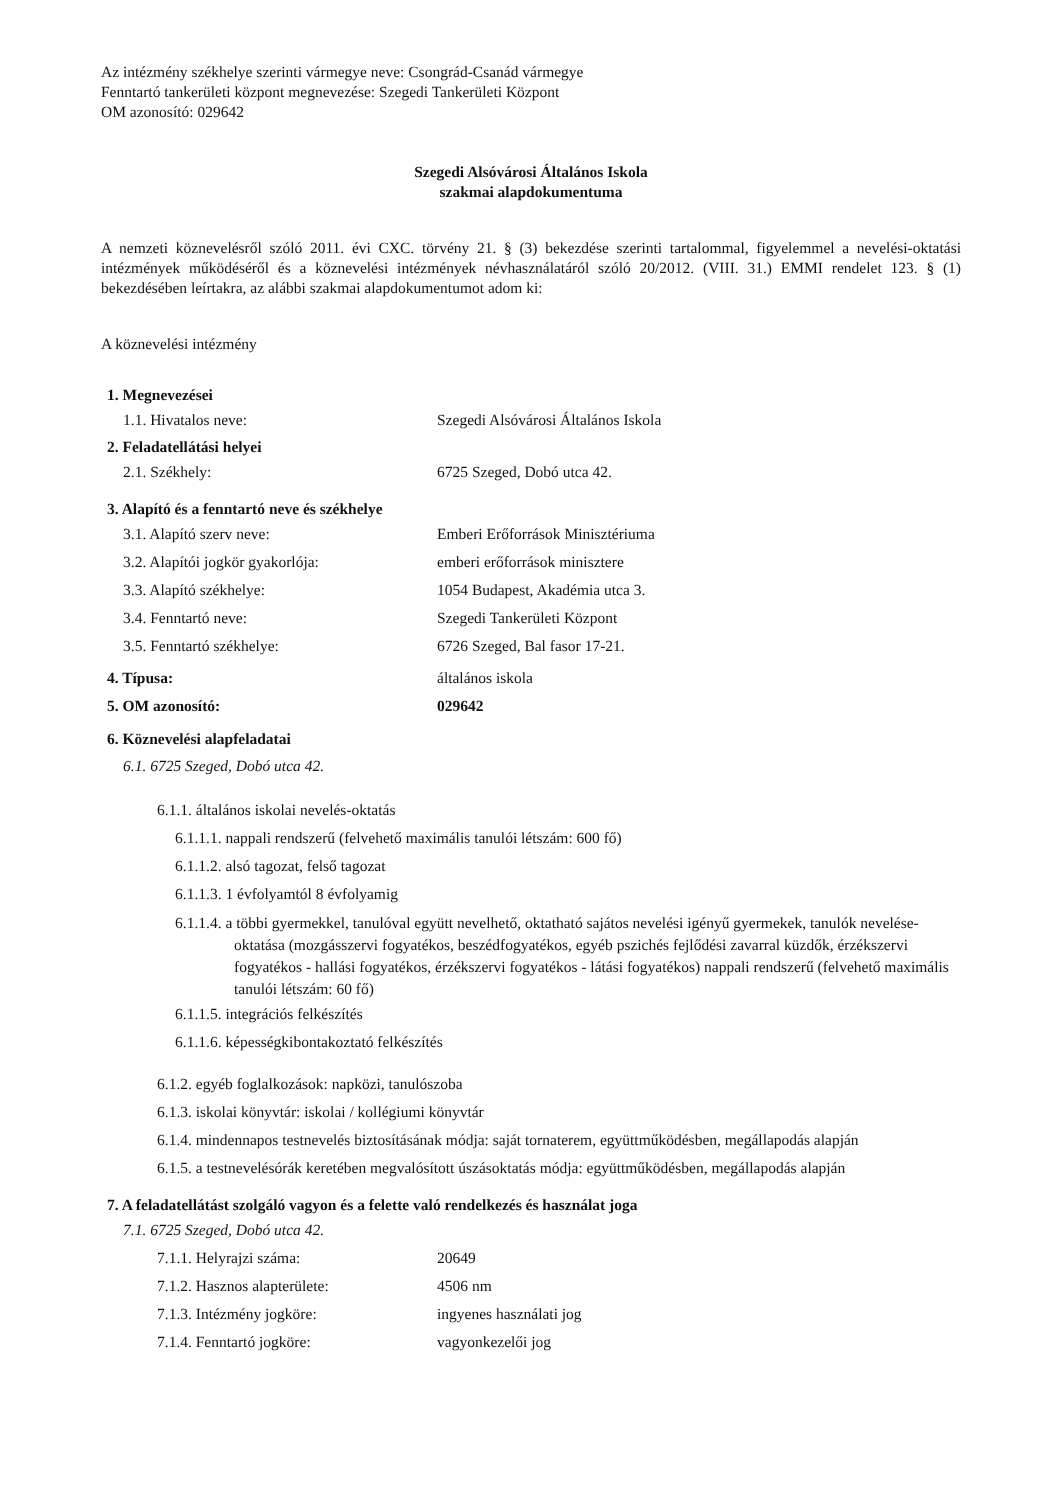Az intézmény székhelye szerinti vármegye neve: Csongrád-Csanád vármegye
Fenntartó tankerületi központ megnevezése: Szegedi Tankerületi Központ
OM azonosító: 029642
Szegedi Alsóvárosi Általános Iskola
szakmai alapdokumentuma
A nemzeti köznevelésről szóló 2011. évi CXC. törvény 21. § (3) bekezdése szerinti tartalommal, figyelemmel a nevelési-oktatási intézmények működéséről és a köznevelési intézmények névhasználatáról szóló 20/2012. (VIII. 31.) EMMI rendelet 123. § (1) bekezdésében leírtakra, az alábbi szakmai alapdokumentumot adom ki:
A köznevelési intézmény
1. Megnevezései
1.1. Hivatalos neve: Szegedi Alsóvárosi Általános Iskola
2. Feladatellátási helyei
2.1. Székhely: 6725 Szeged, Dobó utca 42.
3. Alapító és a fenntartó neve és székhelye
3.1. Alapító szerv neve: Emberi Erőforrások Minisztériuma
3.2. Alapítói jogkör gyakorlója: emberi erőforrások minisztere
3.3. Alapító székhelye: 1054 Budapest, Akadémia utca 3.
3.4. Fenntartó neve: Szegedi Tankerületi Központ
3.5. Fenntartó székhelye: 6726 Szeged, Bal fasor 17-21.
4. Típusa: általános iskola
5. OM azonosító: 029642
6. Köznevelési alapfeladatai
6.1. 6725 Szeged, Dobó utca 42.
6.1.1. általános iskolai nevelés-oktatás
6.1.1.1. nappali rendszerű (felvehető maximális tanulói létszám: 600 fő)
6.1.1.2. alsó tagozat, felső tagozat
6.1.1.3. 1 évfolyamtól 8 évfolyamig
6.1.1.4. a többi gyermekkel, tanulóval együtt nevelhető, oktatható sajátos nevelési igényű gyermekek, tanulók nevelése-oktatása (mozgásszervi fogyatékos, beszédfogyatékos, egyéb pszichés fejlődési zavarral küzdők, érzékszervi fogyatékos - hallási fogyatékos, érzékszervi fogyatékos - látási fogyatékos) nappali rendszerű (felvehető maximális tanulói létszám: 60 fő)
6.1.1.5. integrációs felkészítés
6.1.1.6. képességkibontakoztató felkészítés
6.1.2. egyéb foglalkozások: napközi, tanulószoba
6.1.3. iskolai könyvtár: iskolai / kollégiumi könyvtár
6.1.4. mindennapos testnevelés biztosításának módja: saját tornaterem, együttműködésben, megállapodás alapján
6.1.5. a testnevelésórák keretében megvalósított úszásoktatás módja: együttműködésben, megállapodás alapján
7. A feladatellátást szolgáló vagyon és a felette való rendelkezés és használat joga
7.1. 6725 Szeged, Dobó utca 42.
7.1.1. Helyrajzi száma: 20649
7.1.2. Hasznos alapterülete: 4506 nm
7.1.3. Intézmény jogköre: ingyenes használati jog
7.1.4. Fenntartó jogköre: vagyonkezelői jog